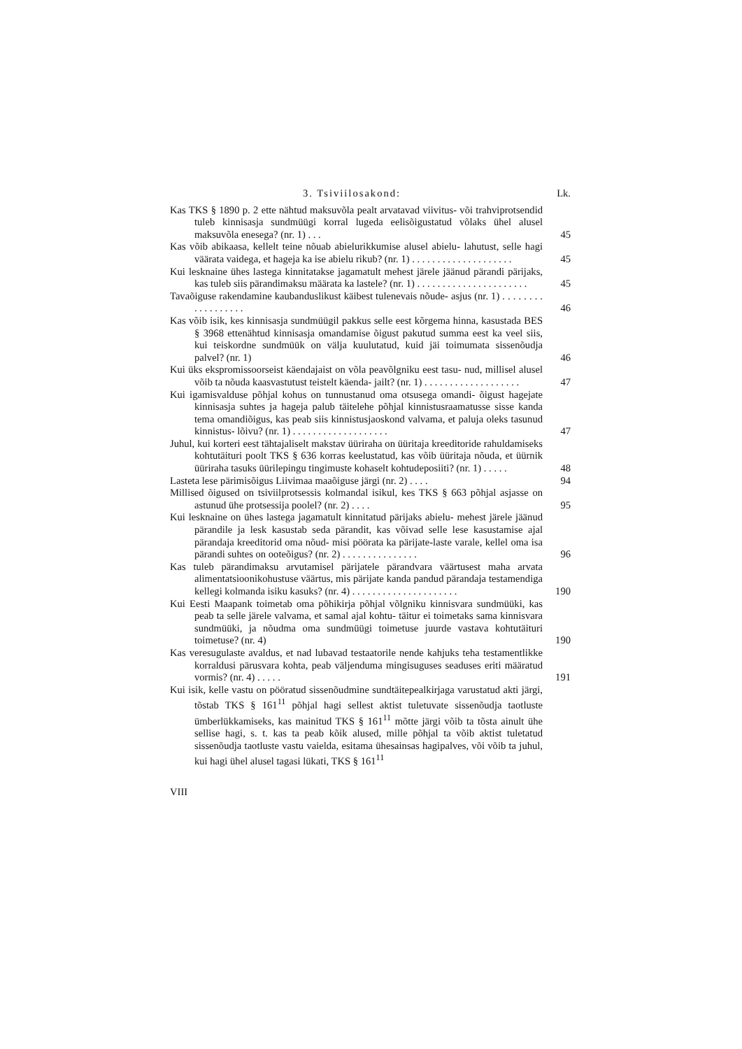3. Tsiviilosakond: Lk.
Kas TKS § 1890 p. 2 ette nähtud maksuvõla pealt arvatavad viivitus- või trahviprotsendid tuleb kinnisasja sundmüügi korral lugeda eelisõigustatud võlaks ühel alusel maksuvõla enesega? (nr. 1) . . .
45
Kas võib abikaasa, kellelt teine nõuab abielurikkumise alusel abielu- lahutust, selle hagi väärata vaidega, et hageja ka ise abielu rikub? (nr. 1) . . . . . . . . . . . . . . . . . . . .
45
Kui lesknaine ühes lastega kinnitatakse jagamatult mehest järele jäänud pärandi pärijaks, kas tuleb siis pärandimaksu määrata ka lastele? (nr. 1) . . . . . . . . . . . . . . . . . . . . . .
45
Tavaõiguse rakendamine kaubanduslikust käibest tulenevais nõude- asjus (nr. 1) . . . . . . . . . . . . . . . . . .
46
Kas võib isik, kes kinnisasja sundmüügil pakkus selle eest kõrgema hinna, kasustada BES § 3968 ettenähtud kinnisasja omandamise õigust pakutud summa eest ka veel siis, kui teiskordne sundmüük on välja kuulutatud, kuid jäi toimumata sissenõudja palvel? (nr. 1)
46
Kui üks ekspromissoorseist käendajaist on võla peavõlgniku eest tasu- nud, millisel alusel võib ta nõuda kaasvastutust teistelt käenda- jailt? (nr. 1) . . . . . . . . . . . . . . . . . . .
47
Kui igamisvalduse põhjal kohus on tunnustanud oma otsusega omandi- õigust hagejate kinnisasja suhtes ja hageja palub täitelehe põhjal kinnistusraamatusse sisse kanda tema omandiõigus, kas peab siis kinnistusjaoskond valvama, et paluja oleks tasunud kinnistus- lõivu? (nr. 1) . . . . . . . . . . . . . . . . . . .
47
Juhul, kui korteri eest tähtajaliselt makstav üüriraha on üüritaja kreeditoride rahuldamiseks kohtutäituri poolt TKS § 636 korras keelustatud, kas võib üüritaja nõuda, et üürnik üüriraha tasuks üürilepingu tingimuste kohaselt kohtudeposiiti? (nr. 1) . . . . .
48
Lasteta lese pärimisõigus Liivimaa maaõiguse järgi (nr. 2) . . . .
94
Millised õigused on tsiviilprotsessis kolmandal isikul, kes TKS § 663 põhjal asjasse on astunud ühe protsessija poolel? (nr. 2) . . . .
95
Kui lesknaine on ühes lastega jagamatult kinnitatud pärijaks abielu- mehest järele jäänud pärandile ja lesk kasustab seda pärandit, kas võivad selle lese kasustamise ajal pärandaja kreeditorid oma nõud- misi pöörata ka pärijate-laste varale, kellel oma isa pärandi suhtes on ooteõigus? (nr. 2) . . . . . . . . . . . . . . .
96
Kas tuleb pärandimaksu arvutamisel pärijatele pärandvara väärtusest maha arvata alimentatsioonikohustuse väärtus, mis pärijate kanda pandud pärandaja testamendiga kellegi kolmanda isiku kasuks? (nr. 4) . . . . . . . . . . . . . . . . . . . . .
190
Kui Eesti Maapank toimetab oma põhikirja põhjal võlgniku kinnisvara sundmüüki, kas peab ta selle järele valvama, et samal ajal kohtu- täitur ei toimetaks sama kinnisvara sundmüüki, ja nõudma oma sundmüügi toimetuse juurde vastava kohtutäituri toimetuse? (nr. 4)
190
Kas veresugulaste avaldus, et nad lubavad testaatorile nende kahjuks teha testamentlikke korraldusi pärusvara kohta, peab väljenduma mingisuguses seaduses eriti määratud vormis? (nr. 4) . . . . .
191
Kui isik, kelle vastu on pööratud sissenõudmine sundtäitepealkirjaga varustatud akti järgi, tõstab TKS § 161<sup>11</sup> põhjal hagi sellest aktist tuletuvate sissenõudja taotluste ümberlükkamiseks, kas mainitud TKS § 161<sup>11</sup> mõtte järgi võib ta tõsta ainult ühe sellise hagi, s. t. kas ta peab kõik alused, mille põhjal ta võib aktist tuletatud sissenõudja taotluste vastu vaielda, esitama ühesainsas hagipalves, või võib ta juhul, kui hagi ühel alusel tagasi lükati, TKS § 161<sup>11</sup>
VIII